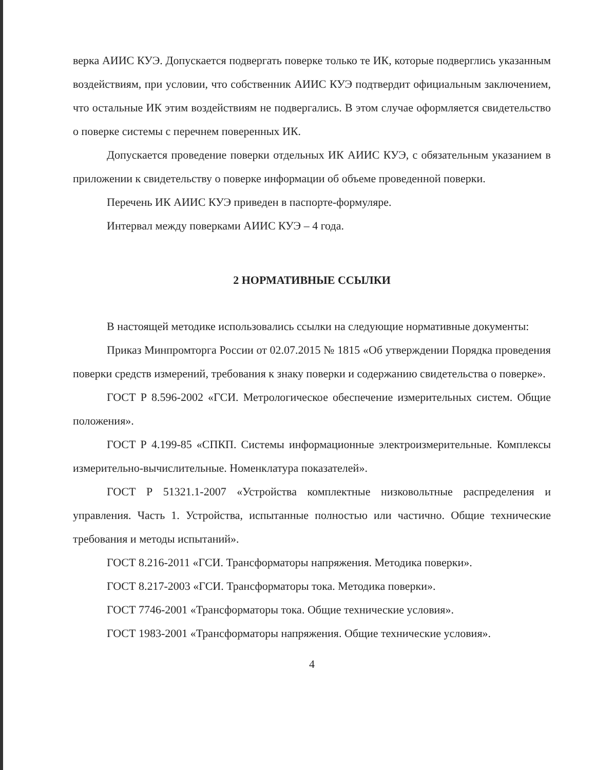верка АИИС КУЭ. Допускается подвергать поверке только те ИК, которые подверглись указанным воздействиям, при условии, что собственник АИИС КУЭ подтвердит официальным заключением, что остальные ИК этим воздействиям не подвергались. В этом случае оформляется свидетельство о поверке системы с перечнем поверенных ИК.
Допускается проведение поверки отдельных ИК АИИС КУЭ, с обязательным указанием в приложении к свидетельству о поверке информации об объеме проведенной поверки.
Перечень ИК АИИС КУЭ приведен в паспорте-формуляре.
Интервал между поверками АИИС КУЭ – 4 года.
2 НОРМАТИВНЫЕ ССЫЛКИ
В настоящей методике использовались ссылки на следующие нормативные документы:
Приказ Минпромторга России от 02.07.2015 № 1815 «Об утверждении Порядка проведения поверки средств измерений, требования к знаку поверки и содержанию свидетельства о поверке».
ГОСТ Р 8.596-2002 «ГСИ. Метрологическое обеспечение измерительных систем. Общие положения».
ГОСТ Р 4.199-85 «СПКП. Системы информационные электроизмерительные. Комплексы измерительно-вычислительные. Номенклатура показателей».
ГОСТ Р 51321.1-2007 «Устройства комплектные низковольтные распределения и управления. Часть 1. Устройства, испытанные полностью или частично. Общие технические требования и методы испытаний».
ГОСТ 8.216-2011 «ГСИ. Трансформаторы напряжения. Методика поверки».
ГОСТ 8.217-2003 «ГСИ. Трансформаторы тока. Методика поверки».
ГОСТ 7746-2001 «Трансформаторы тока. Общие технические условия».
ГОСТ 1983-2001 «Трансформаторы напряжения. Общие технические условия».
4